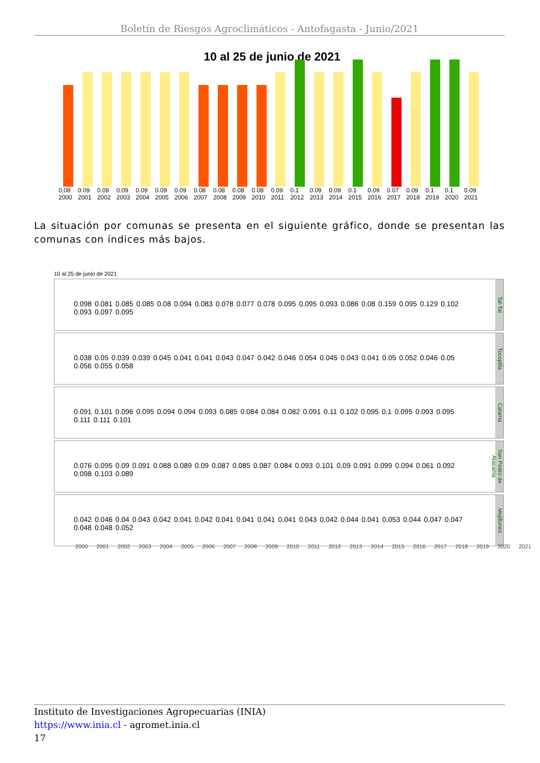Boletín de Riesgos Agroclimáticos - Antofagasta - Junio/2021
10 al 25 de junio de 2021
0.08 2000
0.09 2001
0.09 2002
0.09 2003
0.09 2004
0.09 2005
0.09 2006
0.08 2007
0.08 2008
0.08 2009
0.08 2010
0.09 2011
0.1 2012
0.09 2013
0.09 2014
0.1 2015
0.09 2016
0.07 2017
0.09 2018
0.1 2019
0.1 2020
0.09 2021
La situación por comunas se presenta en el siguiente gráfico, donde se presentan las comunas con índices más bajos.
10 al 25 de junio de 2021
0.098 0.081 0.085 0.085 0.08 0.094 0.083 0.078 0.077 0.078 0.095 0.095 0.093 0.086 0.08 0.159 0.095 0.129 0.102 0.093 0.097 0.095
Tal-Tal
0.038 0.05 0.039 0.039 0.045 0.041 0.041 0.043 0.047 0.042 0.046 0.054 0.045 0.043 0.041 0.05 0.052 0.046 0.05 0.056 0.055 0.058
Tocopilla
0.091 0.101 0.096 0.095 0.094 0.094 0.093 0.085 0.084 0.084 0.082 0.091 0.11 0.102 0.095 0.1 0.095 0.093 0.095 0.111 0.111 0.101
Calama
0.076 0.095 0.09 0.091 0.088 0.089 0.09 0.087 0.085 0.087 0.084 0.093 0.101 0.09 0.091 0.099 0.094 0.061 0.092 0.098 0.103 0.089
San Pedro de Atacama
0.042 0.046 0.04 0.043 0.042 0.041 0.042 0.041 0.041 0.041 0.041 0.043 0.042 0.044 0.041 0.053 0.044 0.047 0.047 0.048 0.048 0.052
Mejillones
2000 2001 2002 2003 2004 2005 2006 2007 2008 2009 2010 2011 2012 2013 2014 2015 2016 2017 2018 2019 2020 2021
Instituto de Investigaciones Agropecuarias (INIA)
https://www.inia.cl - agromet.inia.cl
17